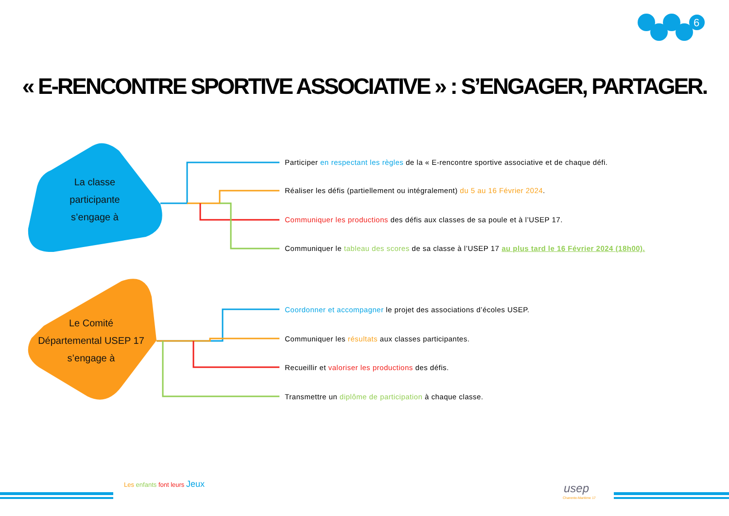6
« E-RENCONTRE SPORTIVE ASSOCIATIVE » : S’ENGAGER, PARTAGER.
La classe
participante
s’engage à
Le Comité
Départemental USEP 17
s’engage à
Participer en respectant les règles de la « E-rencontre sportive associative et de chaque défi.
Réaliser les défis (partiellement ou intégralement) du 5 au 16 Février 2024.
Communiquer les productions des défis aux classes de sa poule et à l’USEP 17.
Communiquer le tableau des scores de sa classe à l’USEP 17 au plus tard le 16 Février 2024 (18h00).
Coordonner et accompagner le projet des associations d’écoles USEP.
Communiquer les résultats aux classes participantes.
Recueillir et valoriser les productions des défis.
Transmettre un diplôme de participation à chaque classe.
Les enfants font leurs Jeux usep
Charente-Maritime 17